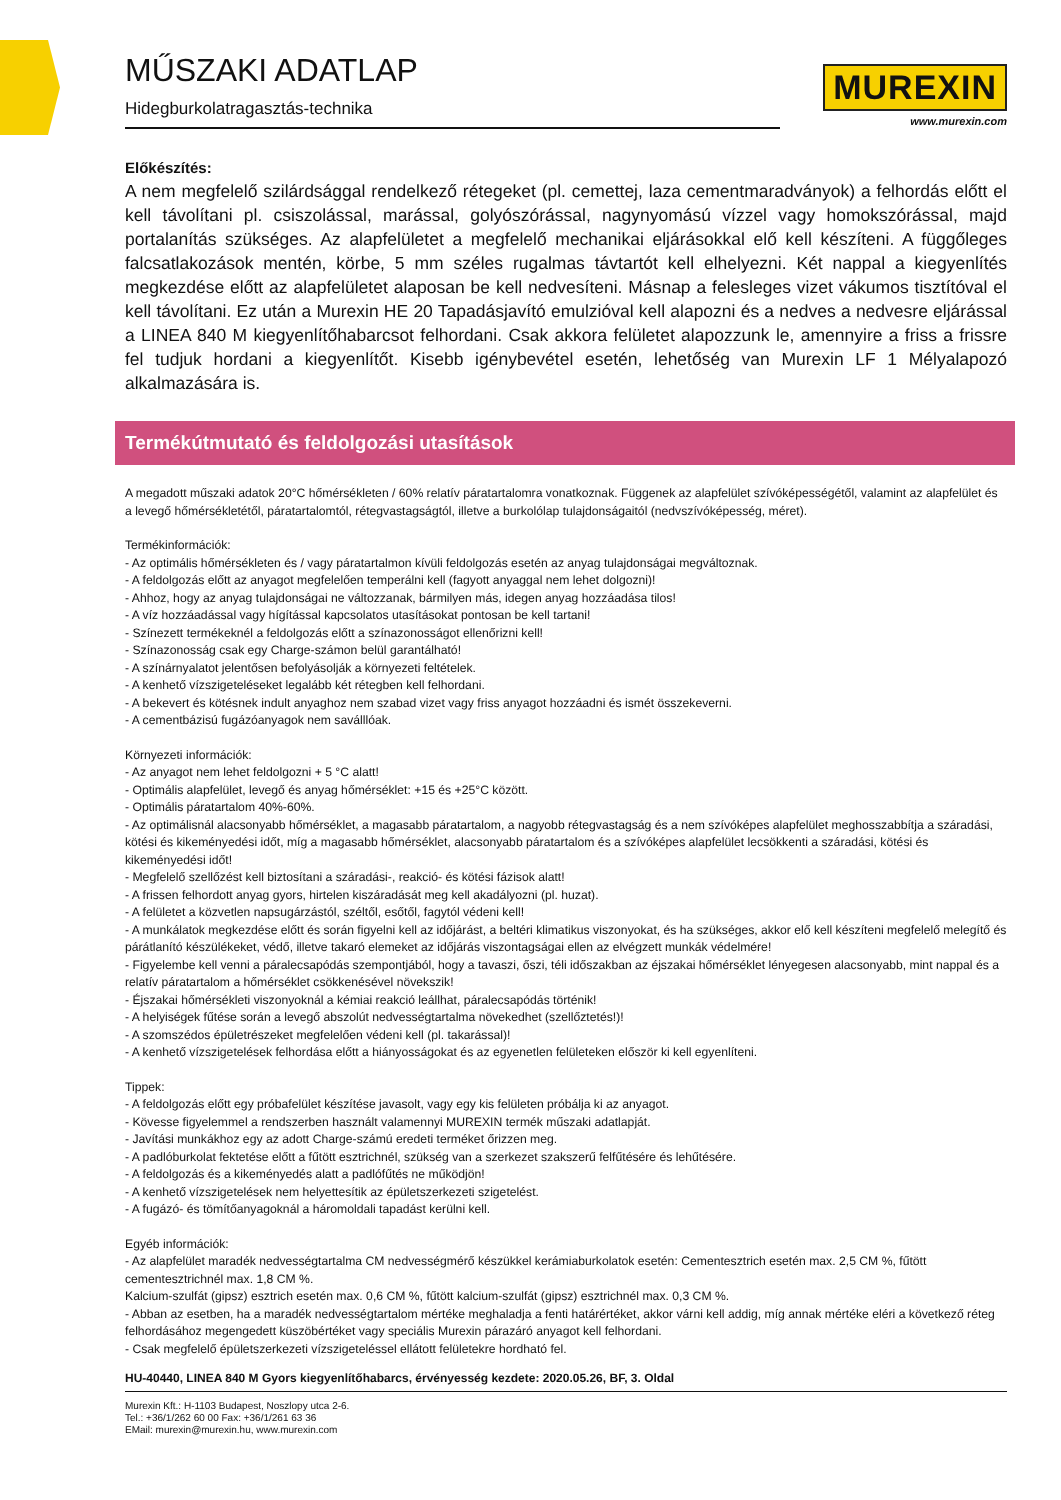MŰSZAKI ADATLAP
MUREXIN
www.murexin.com
Hidegburkolatragasztás-technika
Előkészítés:
A nem megfelelő szilárdsággal rendelkező rétegeket (pl. cemettej, laza cementmaradványok) a felhordás előtt el kell távolítani pl. csiszolással, marással, golyószórással, nagynyomású vízzel vagy homokszórással, majd portalanítás szükséges. Az alapfelületet a megfelelő mechanikai eljárásokkal elő kell készíteni. A függőleges falcsatlakozások mentén, körbe, 5 mm széles rugalmas távtartót kell elhelyezni. Két nappal a kiegyenlítés megkezdése előtt az alapfelületet alaposan be kell nedvesíteni. Másnap a felesleges vizet vákumos tisztítóval el kell távolítani. Ez után a Murexin HE 20 Tapadásjavító emulzióval kell alapozni és a nedves a nedvesre eljárással a LINEA 840 M kiegyenlítőhabarcsot felhordani. Csak akkora felületet alapozzunk le, amennyire a friss a frissre fel tudjuk hordani a kiegyenlítőt. Kisebb igénybevétel esetén, lehetőség van Murexin LF 1 Mélyalapozó alkalmazására is.
Termékútmutató és feldolgozási utasítások
A megadott műszaki adatok 20°C hőmérsékleten / 60% relatív páratartalomra vonatkoznak. Függenek az alapfelület szívóképességétől, valamint az alapfelület és a levegő hőmérsékletétől, páratartalomtól, rétegvastagságtól, illetve a burkolólap tulajdonságaitól (nedvszívóképesség, méret).
Termékinformációk:
- Az optimális hőmérsékleten és / vagy páratartalmon kívüli feldolgozás esetén az anyag tulajdonságai megváltoznak.
- A feldolgozás előtt az anyagot megfelelően temperálni kell (fagyott anyaggal nem lehet dolgozni)!
- Ahhoz, hogy az anyag tulajdonságai ne változzanak, bármilyen más, idegen anyag hozzáadása tilos!
- A víz hozzáadással vagy hígítással kapcsolatos utasításokat pontosan be kell tartani!
- Színezett termékeknél a feldolgozás előtt a színazonosságot ellenőrizni kell!
- Színazonosság csak egy Charge-számon belül garantálható!
- A színárnyalatot jelentősen befolyásolják a környezeti feltételek.
- A kenhető vízszigeteléseket legalább két rétegben kell felhordani.
- A bekevert és kötésnek indult anyaghoz nem szabad vizet vagy friss anyagot hozzáadni és ismét összekeverni.
- A cementbázisú fugázóanyagok nem saválllóak.
Környezeti információk:
- Az anyagot nem lehet feldolgozni + 5 °C alatt!
- Optimális alapfelület, levegő és anyag hőmérséklet: +15 és +25°C között.
- Optimális páratartalom 40%-60%.
- Az optimálisnál alacsonyabb hőmérséklet, a magasabb páratartalom, a nagyobb rétegvastagság és a nem szívóképes alapfelület meghosszabbítja a száradási, kötési és kikeményedési időt, míg a magasabb hőmérséklet, alacsonyabb páratartalom és a szívóképes alapfelület lecsökkenti a száradási, kötési és kikeményedési időt!
- Megfelelő szellőzést kell biztosítani a száradási-, reakció- és kötési fázisok alatt!
- A frissen felhordott anyag gyors, hirtelen kiszáradását meg kell akadályozni (pl. huzat).
- A felületet a közvetlen napsugárzástól, széltől, esőtől, fagytól védeni kell!
- A munkálatok megkezdése előtt és során figyelni kell az időjárást, a beltéri klimatikus viszonyokat, és ha szükséges, akkor elő kell készíteni megfelelő melegítő és párátlanító készülékeket, védő, illetve takaró elemeket az időjárás viszontagságai ellen az elvégzett munkák védelmére!
- Figyelembe kell venni a páralecsapódás szempontjából, hogy a tavaszi, őszi, téli időszakban az éjszakai hőmérséklet lényegesen alacsonyabb, mint nappal és a relatív páratartalom a hőmérséklet csökkenésével növekszik!
- Éjszakai hőmérsékleti viszonyoknál a kémiai reakció leállhat, páralecsapódás történik!
- A helyiségek fűtése során a levegő abszolút nedvességtartalma növekedhet (szellőztetés!)!
- A szomszédos épületrészeket megfelelően védeni kell (pl. takarással)!
- A kenhető vízszigetelések felhordása előtt a hiányosságokat és az egyenetlen felületeken először ki kell egyenlíteni.
Tippek:
- A feldolgozás előtt egy próbafelület készítése javasolt, vagy egy kis felületen próbálja ki az anyagot.
- Kövesse figyelemmel a rendszerben használt valamennyi MUREXIN termék műszaki adatlapját.
- Javítási munkákhoz egy az adott Charge-számú eredeti terméket őrizzen meg.
- A padlóburkolat fektetése előtt a fűtött esztrichnél, szükség van a szerkezet szakszerű felfűtésére és lehűtésére.
- A feldolgozás és a kikeményedés alatt a padlófűtés ne működjön!
- A kenhető vízszigetelések nem helyettesítik az épületszerkezeti szigetelést.
- A fugázó- és tömítőanyagoknál a háromoldali tapadást kerülni kell.
Egyéb információk:
- Az alapfelület maradék nedvességtartalma CM nedvességmérő készükkel kerámiaburkolatok esetén: Cementesztrich esetén max. 2,5 CM %, fűtött cementesztrichnél max. 1,8 CM %.
Kalcium-szulfát (gipsz) esztrich esetén max. 0,6 CM %, fűtött kalcium-szulfát (gipsz) esztrichnél max. 0,3 CM %.
- Abban az esetben, ha a maradék nedvességtartalom mértéke meghaladja a fenti határértéket, akkor várni kell addig, míg annak mértéke eléri a következő réteg felhordásához megengedett küszöbértéket vagy speciális Murexin párazáró anyagot kell felhordani.
- Csak megfelelő épületszerkezeti vízszigeteléssel ellátott felületekre hordható fel.
HU-40440, LINEA 840 M Gyors kiegyenlítőhabarcs, érvényesség kezdete: 2020.05.26, BF, 3. Oldal
Murexin Kft.: H-1103 Budapest, Noszlopy utca 2-6.
Tel.: +36/1/262 60 00 Fax: +36/1/261 63 36
EMail: murexin@murexin.hu, www.murexin.com